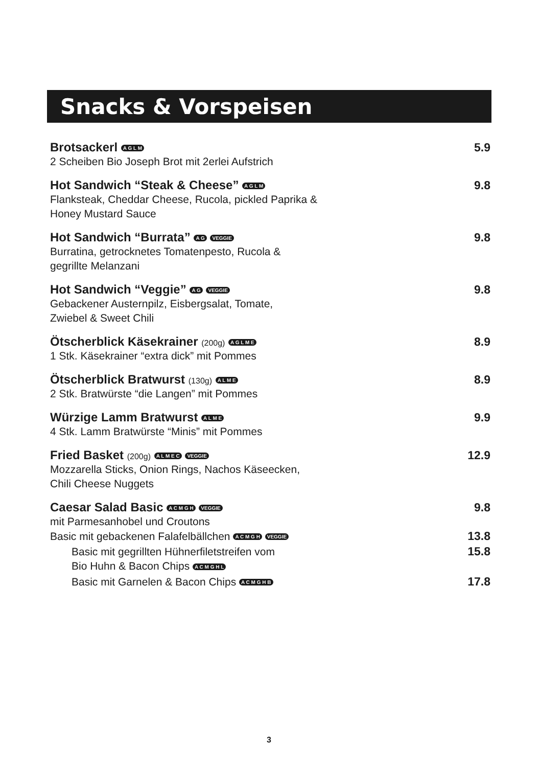Snacks & Vorspeisen
Brotsackerl A G L M 5.9
2 Scheiben Bio Joseph Brot mit 2erlei Aufstrich
Hot Sandwich “Steak & Cheese” A G L M 9.8
Flanksteak, Cheddar Cheese, Rucola, pickled Paprika &
Honey Mustard Sauce
Hot Sandwich “Burrata” A G VEGGIE 9.8
Burratina, getrocknetes Tomatenpesto, Rucola &
gegrillte Melanzani
Hot Sandwich “Veggie” A G VEGGIE 9.8
Gebackener Austernpilz, Eisbergsalat, Tomate,
Zwiebel & Sweet Chili
Ötscherblick Käsekrainer (200g) A G L M E 8.9
1 Stk. Käsekrainer “extra dick” mit Pommes
Ötscherblick Bratwurst (130g) A L M E 8.9
2 Stk. Bratwürste “die Langen” mit Pommes
Würzige Lamm Bratwurst A L M E 9.9
4 Stk. Lamm Bratwürste “Minis” mit Pommes
Fried Basket (200g) A L M E C VEGGIE 12.9
Mozzarella Sticks, Onion Rings, Nachos Käseecken,
Chili Cheese Nuggets
Caesar Salad Basic A C M G H VEGGIE 9.8
mit Parmesanhobel und Croutons
Basic mit gebackenen Falafelbällchen A C M G H VEGGIE 13.8
Basic mit gegrillten Hühnerfiletstreifen vom
Bio Huhn & Bacon Chips A C M G H L 15.8
Basic mit Garnelen & Bacon Chips A C M G H B 17.8
3